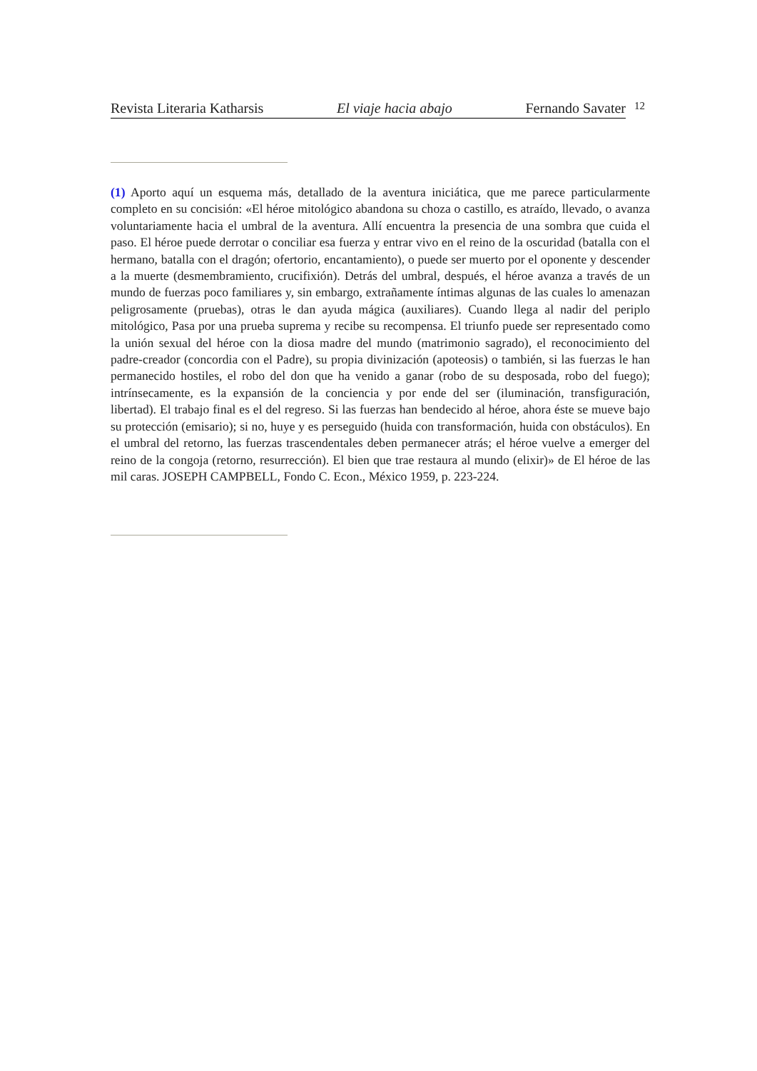Revista Literaria Katharsis El viaje hacia abajo Fernando Savater
12
(1) Aporto aquí un esquema más, detallado de la aventura iniciática, que me parece particularmente completo en su concisión: «El héroe mitológico abandona su choza o castillo, es atraído, llevado, o avanza voluntariamente hacia el umbral de la aventura. Allí encuentra la presencia de una sombra que cuida el paso. El héroe puede derrotar o conciliar esa fuerza y entrar vivo en el reino de la oscuridad (batalla con el hermano, batalla con el dragón; ofertorio, encantamiento), o puede ser muerto por el oponente y descender a la muerte (desmembramiento, crucifixión). Detrás del umbral, después, el héroe avanza a través de un mundo de fuerzas poco familiares y, sin embargo, extrañamente íntimas algunas de las cuales lo amenazan peligrosamente (pruebas), otras le dan ayuda mágica (auxiliares). Cuando llega al nadir del periplo mitológico, Pasa por una prueba suprema y recibe su recompensa. El triunfo puede ser representado como la unión sexual del héroe con la diosa madre del mundo (matrimonio sagrado), el reconocimiento del padre-creador (concordia con el Padre), su propia divinización (apoteosis) o también, si las fuerzas le han permanecido hostiles, el robo del don que ha venido a ganar (robo de su desposada, robo del fuego); intrínsecamente, es la expansión de la conciencia y por ende del ser (iluminación, transfiguración, libertad). El trabajo final es el del regreso. Si las fuerzas han bendecido al héroe, ahora éste se mueve bajo su protección (emisario); si no, huye y es perseguido (huida con transformación, huida con obstáculos). En el umbral del retorno, las fuerzas trascendentales deben permanecer atrás; el héroe vuelve a emerger del reino de la congoja (retorno, resurrección). El bien que trae restaura al mundo (elixir)» de El héroe de las mil caras. JOSEPH CAMPBELL, Fondo C. Econ., México 1959, p. 223-224.